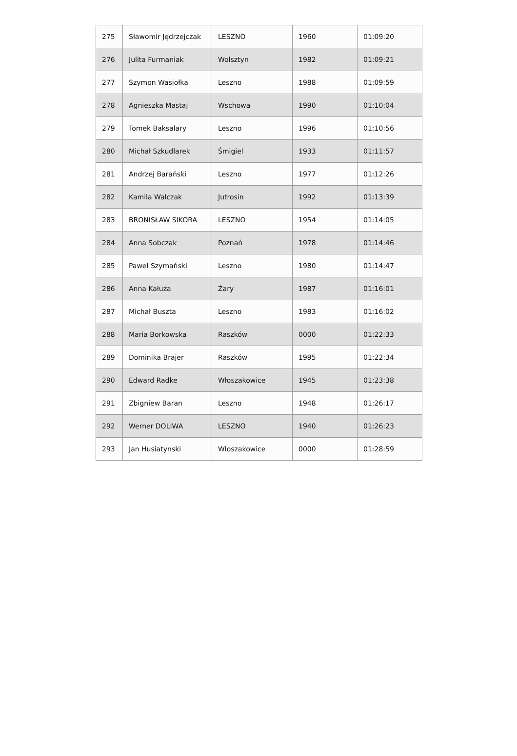| 275 | Sławomir Jędrzejczak | LESZNO | 1960 | 01:09:20 |
| 276 | Julita Furmaniak | Wolsztyn | 1982 | 01:09:21 |
| 277 | Szymon Wasiołka | Leszno | 1988 | 01:09:59 |
| 278 | Agnieszka Mastaj | Wschowa | 1990 | 01:10:04 |
| 279 | Tomek Baksalary | Leszno | 1996 | 01:10:56 |
| 280 | Michał Szkudlarek | Śmigiel | 1933 | 01:11:57 |
| 281 | Andrzej Barański | Leszno | 1977 | 01:12:26 |
| 282 | Kamila Walczak | Jutrosin | 1992 | 01:13:39 |
| 283 | BRONISŁAW SIKORA | LESZNO | 1954 | 01:14:05 |
| 284 | Anna Sobczak | Poznań | 1978 | 01:14:46 |
| 285 | Paweł Szymański | Leszno | 1980 | 01:14:47 |
| 286 | Anna Kałuża | Żary | 1987 | 01:16:01 |
| 287 | Michał Buszta | Leszno | 1983 | 01:16:02 |
| 288 | Maria Borkowska | Raszków | 0000 | 01:22:33 |
| 289 | Dominika Brajer | Raszków | 1995 | 01:22:34 |
| 290 | Edward Radke | Włoszakowice | 1945 | 01:23:38 |
| 291 | Zbigniew Baran | Leszno | 1948 | 01:26:17 |
| 292 | Werner DOLIWA | LESZNO | 1940 | 01:26:23 |
| 293 | Jan Husiatynski | Wloszakowice | 0000 | 01:28:59 |